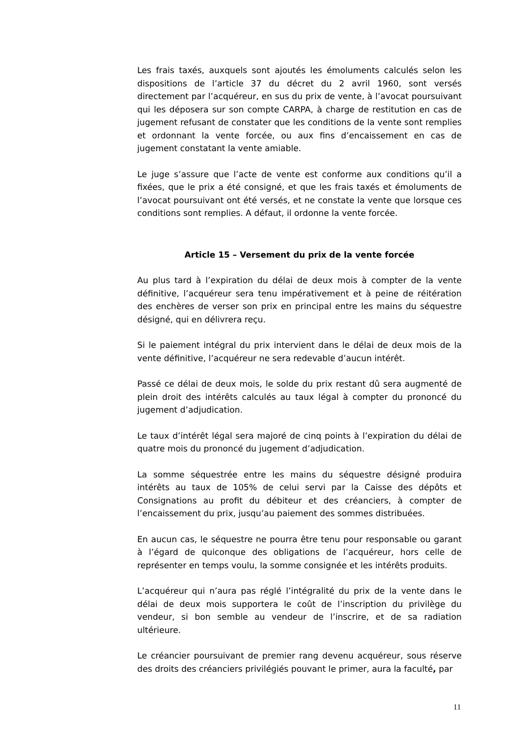Les frais taxés, auxquels sont ajoutés les émoluments calculés selon les dispositions de l’article 37 du décret du 2 avril 1960, sont versés directement par l’acquéreur, en sus du prix de vente, à l’avocat poursuivant qui les déposera sur son compte CARPA, à charge de restitution en cas de jugement refusant de constater que les conditions de la vente sont remplies et ordonnant la vente forcée, ou aux fins d’encaissement en cas de jugement constatant la vente amiable.
Le juge s’assure que l’acte de vente est conforme aux conditions qu’il a fixées, que le prix a été consigné, et que les frais taxés et émoluments de l’avocat poursuivant ont été versés, et ne constate la vente que lorsque ces conditions sont remplies. A défaut, il ordonne la vente forcée.
Article 15 – Versement du prix de la vente forcée
Au plus tard à l’expiration du délai de deux mois à compter de la vente définitive, l’acquéreur sera tenu impérativement et à peine de réitération des enchères de verser son prix en principal entre les mains du séquestre désigné, qui en délivrera reçu.
Si le paiement intégral du prix intervient dans le délai de deux mois de la vente définitive, l’acquéreur ne sera redevable d’aucun intérêt.
Passé ce délai de deux mois, le solde du prix restant dû sera augmenté de plein droit des intérêts calculés au taux légal à compter du prononcé du jugement d’adjudication.
Le taux d’intérêt légal sera majoré de cinq points à l’expiration du délai de quatre mois du prononcé du jugement d’adjudication.
La somme séquestrée entre les mains du séquestre désigné produira intérêts au taux de 105% de celui servi par la Caisse des dépôts et Consignations au profit du débiteur et des créanciers, à compter de l’encaissement du prix, jusqu’au paiement des sommes distribuées.
En aucun cas, le séquestre ne pourra être tenu pour responsable ou garant à l’égard de quiconque des obligations de l’acquéreur, hors celle de représenter en temps voulu, la somme consignée et les intérêts produits.
L’acquéreur qui n’aura pas réglé l’intégralité du prix de la vente dans le délai de deux mois supportera le coût de l’inscription du privilège du vendeur, si bon semble au vendeur de l’inscrire, et de sa radiation ultérieure.
Le créancier poursuivant de premier rang devenu acquéreur, sous réserve des droits des créanciers privilégiés pouvant le primer, aura la faculté, par
11